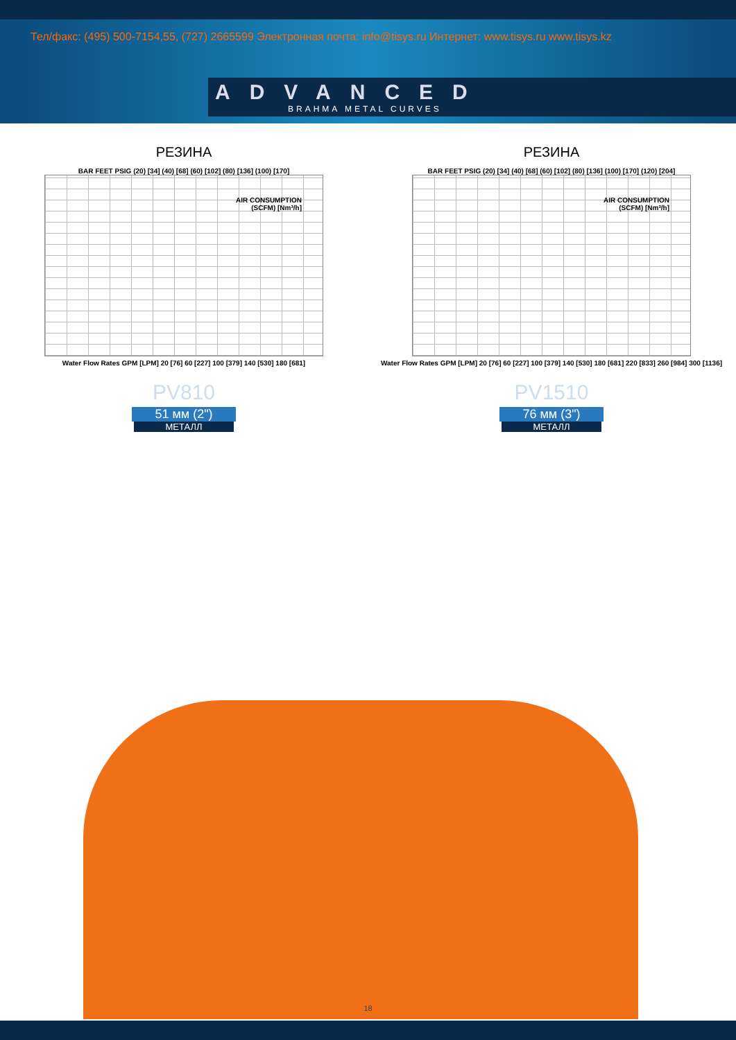Тел/факс: (495) 500-7154,55, (727) 2665599 Электронная почта: info@tisys.ru Интернет: www.tisys.ru www.tisys.kz
ADVANCED
BRAHMA METAL CURVES
РЕЗИНА
BAR FEET PSIG (20) [34] (40) [68] (60) [102] (80) [136] (100) [170]
AIR CONSUMPTION
(SCFM) [Nm³/h]
Water Flow Rates GPM [LPM] 20 [76] 60 [227] 100 [379] 140 [530] 180 [681]
PV810
51 мм (2")
МЕТАЛЛ
РЕЗИНА
BAR FEET PSIG (20) [34] (40) [68] (60) [102] (80) [136] (100) [170] (120) [204]
AIR CONSUMPTION
(SCFM) [Nm³/h]
Water Flow Rates GPM [LPM] 20 [76] 60 [227] 100 [379] 140 [530] 180 [681] 220 [833] 260 [984] 300 [1136]
PV1510
76 мм (3")
МЕТАЛЛ
18